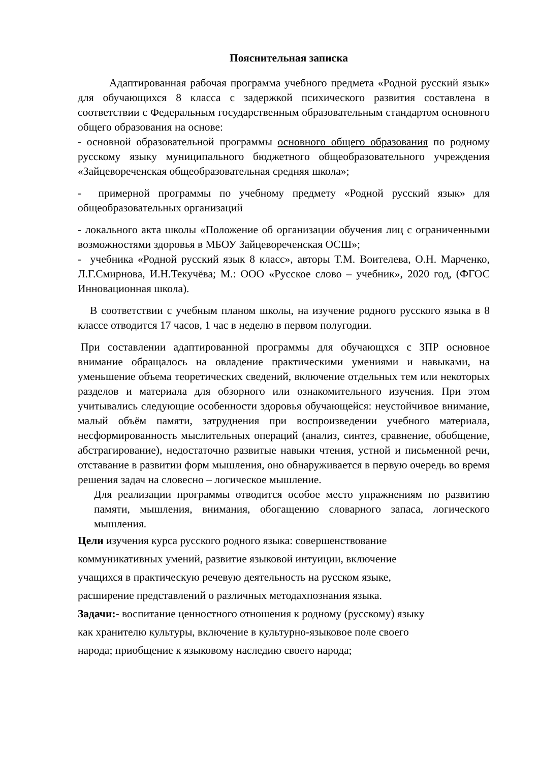Пояснительная записка
Адаптированная рабочая программа учебного предмета «Родной русский язык» для обучающихся 8 класса с задержкой психического развития составлена в соответствии с Федеральным государственным образовательным стандартом основного общего образования на основе:
- основной образовательной программы основного общего образования по родному русскому языку муниципального бюджетного общеобразовательного учреждения «Зайцевореченская общеобразовательная средняя школа»;
- примерной программы по учебному предмету «Родной русский язык» для общеобразовательных организаций
- локального акта школы «Положение об организации обучения лиц с ограниченными возможностями здоровья в МБОУ Зайцевореченская ОСШ»;
- учебника «Родной русский язык 8 класс», авторы Т.М. Воителева, О.Н. Марченко, Л.Г.Смирнова, И.Н.Текучёва; М.: ООО «Русское слово – учебник», 2020 год, (ФГОС Инновационная школа).
В соответствии с учебным планом школы, на изучение родного русского языка в 8 классе отводится 17 часов, 1 час в неделю в первом полугодии.
При составлении адаптированной программы для обучающхся с ЗПР основное внимание обращалось на овладение практическими умениями и навыками, на уменьшение объема теоретических сведений, включение отдельных тем или некоторых разделов и материала для обзорного или ознакомительного изучения. При этом учитывались следующие особенности здоровья обучающейся: неустойчивое внимание, малый объём памяти, затруднения при воспроизведении учебного материала, несформированность мыслительных операций (анализ, синтез, сравнение, обобщение, абстрагирование), недостаточно развитые навыки чтения, устной и письменной речи, отставание в развитии форм мышления, оно обнаруживается в первую очередь во время решения задач на словесно – логическое мышление.
Для реализации программы отводится особое место упражнениям по развитию памяти, мышления, внимания, обогащению словарного запаса, логического мышления.
Цели изучения курса русского родного языка: совершенствование
коммуникативных умений, развитие языковой интуиции, включение
учащихся в практическую речевую деятельность на русском языке,
расширение представлений о различных методахпознания языка.
Задачи:- воспитание ценностного отношения к родному (русскому) языку
как хранителю культуры, включение в культурно-языковое поле своего
народа; приобщение к языковому наследию своего народа;